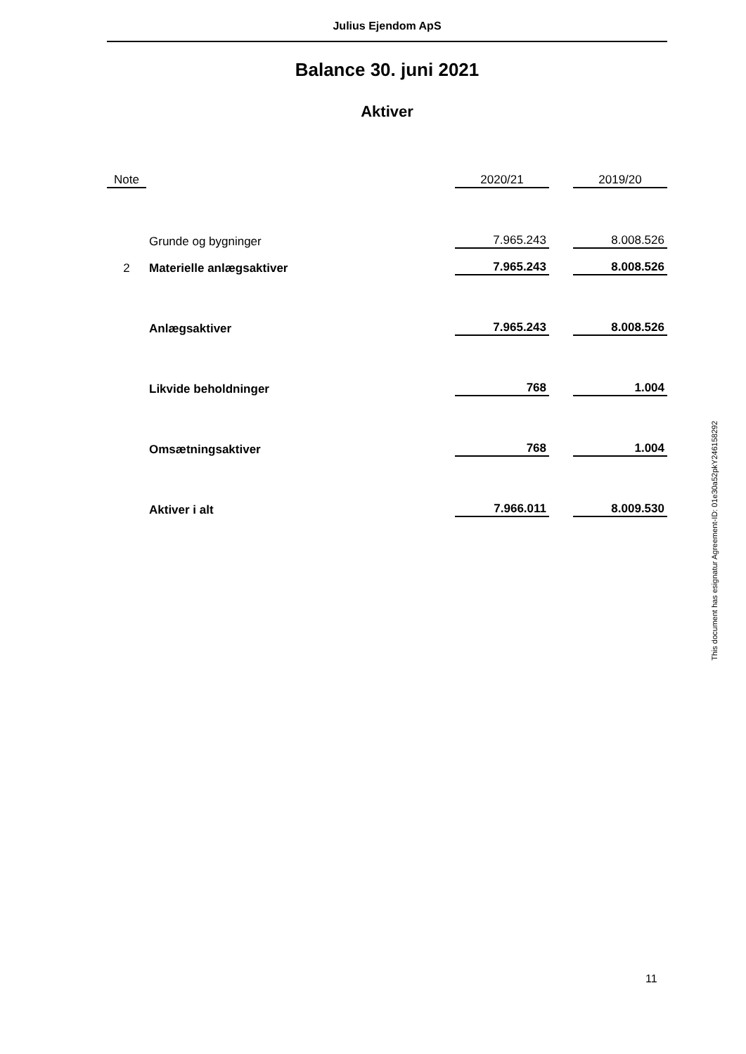Julius Ejendom ApS
Balance 30. juni 2021
Aktiver
| Note | | 2020/21 | | 2019/20 |
| --- | --- | --- | --- | --- |
| | Grunde og bygninger | 7.965.243 | | 8.008.526 |
| 2 | Materielle anlægsaktiver | 7.965.243 | | 8.008.526 |
| | Anlægsaktiver | 7.965.243 | | 8.008.526 |
| | Likvide beholdninger | 768 | | 1.004 |
| | Omsætningsaktiver | 768 | | 1.004 |
| | Aktiver i alt | 7.966.011 | | 8.009.530 |
This document has esignatur Agreement-ID: 01e30a52pkY246158292
11